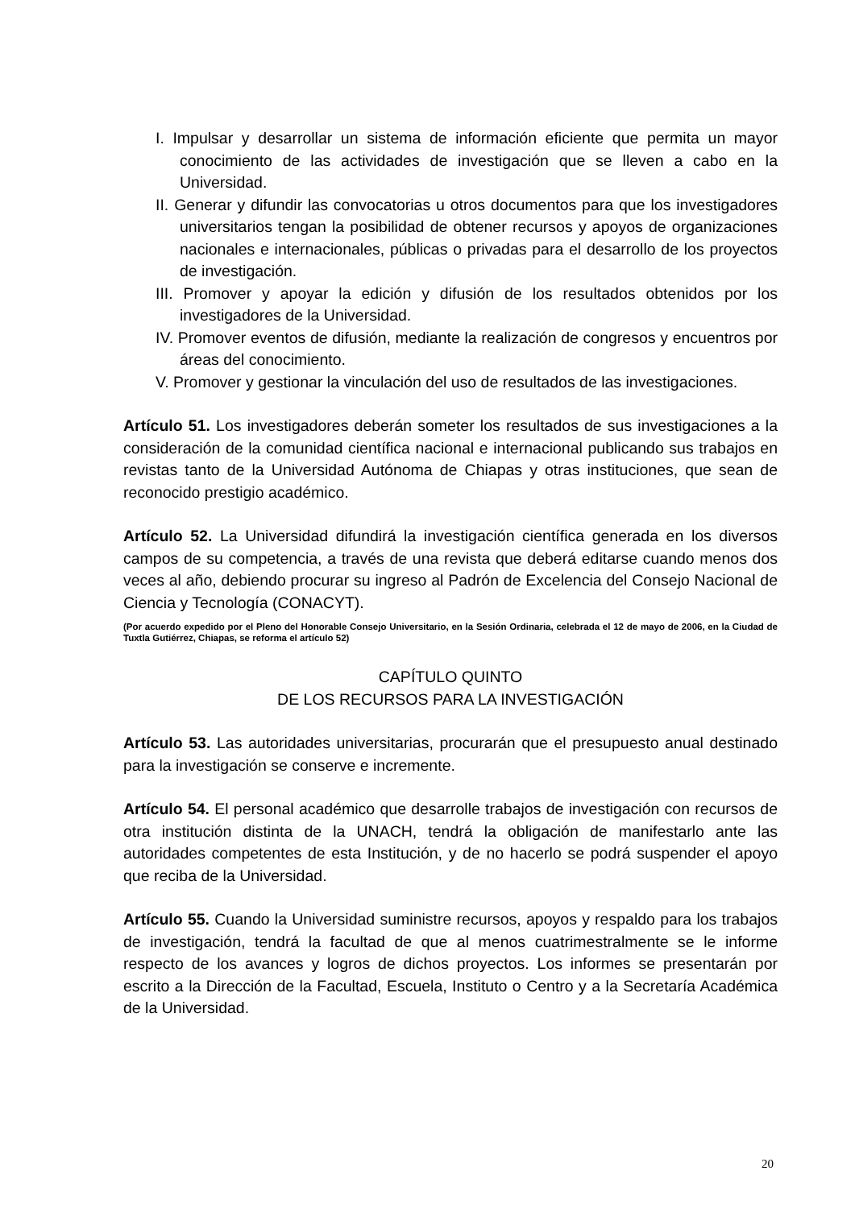I. Impulsar y desarrollar un sistema de información eficiente que permita un mayor conocimiento de las actividades de investigación que se lleven a cabo en la Universidad.
II. Generar y difundir las convocatorias u otros documentos para que los investigadores universitarios tengan la posibilidad de obtener recursos y apoyos de organizaciones nacionales e internacionales, públicas o privadas para el desarrollo de los proyectos de investigación.
III. Promover y apoyar la edición y difusión de los resultados obtenidos por los investigadores de la Universidad.
IV. Promover eventos de difusión, mediante la realización de congresos y encuentros por áreas del conocimiento.
V. Promover y gestionar la vinculación del uso de resultados de las investigaciones.
Artículo 51. Los investigadores deberán someter los resultados de sus investigaciones a la consideración de la comunidad científica nacional e internacional publicando sus trabajos en revistas tanto de la Universidad Autónoma de Chiapas y otras instituciones, que sean de reconocido prestigio académico.
Artículo 52. La Universidad difundirá la investigación científica generada en los diversos campos de su competencia, a través de una revista que deberá editarse cuando menos dos veces al año, debiendo procurar su ingreso al Padrón de Excelencia del Consejo Nacional de Ciencia y Tecnología (CONACYT).
(Por acuerdo expedido por el Pleno del Honorable Consejo Universitario, en la Sesión Ordinaria, celebrada el 12 de mayo de 2006, en la Ciudad de Tuxtla Gutiérrez, Chiapas, se reforma el artículo 52)
CAPÍTULO QUINTO
DE LOS RECURSOS PARA LA INVESTIGACIÓN
Artículo 53. Las autoridades universitarias, procurarán que el presupuesto anual destinado para la investigación se conserve e incremente.
Artículo 54. El personal académico que desarrolle trabajos de investigación con recursos de otra institución distinta de la UNACH, tendrá la obligación de manifestarlo ante las autoridades competentes de esta Institución, y de no hacerlo se podrá suspender el apoyo que reciba de la Universidad.
Artículo 55. Cuando la Universidad suministre recursos, apoyos y respaldo para los trabajos de investigación, tendrá la facultad de que al menos cuatrimestralmente se le informe respecto de los avances y logros de dichos proyectos. Los informes se presentarán por escrito a la Dirección de la Facultad, Escuela, Instituto o Centro y a la Secretaría Académica de la Universidad.
20